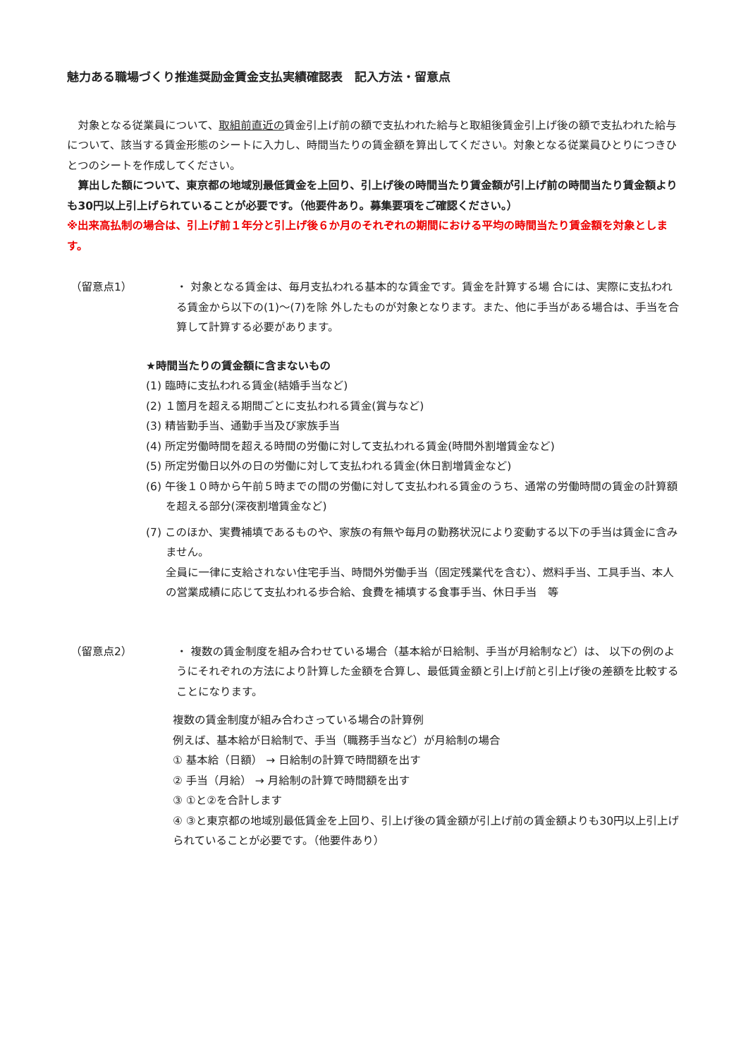魅力ある職場づくり推進奨励金賃金支払実績確認表　記入方法・留意点
　対象となる従業員について、取組前直近の賃金引上げ前の額で支払われた給与と取組後賃金引上げ後の額で支払われた給与について、該当する賃金形態のシートに入力し、時間当たりの賃金額を算出してください。対象となる従業員ひとりにつきひとつのシートを作成してください。
　算出した額について、東京都の地域別最低賃金を上回り、引上げ後の時間当たり賃金額が引上げ前の時間当たり賃金額よりも30円以上引上げられていることが必要です。（他要件あり。募集要項をご確認ください。）
※出来高払制の場合は、引上げ前１年分と引上げ後６か月のそれぞれの期間における平均の時間当たり賃金額を対象とします。
（留意点1） ・ 対象となる賃金は、毎月支払われる基本的な賃金です。賃金を計算する場 合には、実際に支払われる賃金から以下の(1)～(7)を除 外したものが対象となります。また、他に手当がある場合は、手当を合 算して計算する必要があります。
★時間当たりの賃金額に含まないもの
(1) 臨時に支払われる賃金(結婚手当など)
(2) １箇月を超える期間ごとに支払われる賃金(賞与など)
(3) 精皆勤手当、通勤手当及び家族手当
(4) 所定労働時間を超える時間の労働に対して支払われる賃金(時間外割増賃金など)
(5) 所定労働日以外の日の労働に対して支払われる賃金(休日割増賃金など)
(6) 午後１０時から午前５時までの間の労働に対して支払われる賃金のうち、通常の労働時間の賃金の計算額を超える部分(深夜割増賃金など)
(7) このほか、実費補填であるものや、家族の有無や毎月の勤務状況により変動する以下の手当は賃金に含みません。
全員に一律に支給されない住宅手当、時間外労働手当（固定残業代を含む）、燃料手当、工具手当、本人の営業成績に応じて支払われる歩合給、食費を補填する食事手当、休日手当　等
（留意点2） ・ 複数の賃金制度を組み合わせている場合（基本給が日給制、手当が月給制など）は、 以下の例のようにそれぞれの方法により計算した金額を合算し、最低賃金額と引上げ前と引上げ後の差額を比較する ことになります。
複数の賃金制度が組み合わさっている場合の計算例
例えば、基本給が日給制で、手当（職務手当など）が月給制の場合
① 基本給（日額） → 日給制の計算で時間額を出す
② 手当（月給） → 月給制の計算で時間額を出す
③ ①と②を合計します
④ ③と東京都の地域別最低賃金を上回り、引上げ後の賃金額が引上げ前の賃金額よりも30円以上引上げられていることが必要です。（他要件あり）